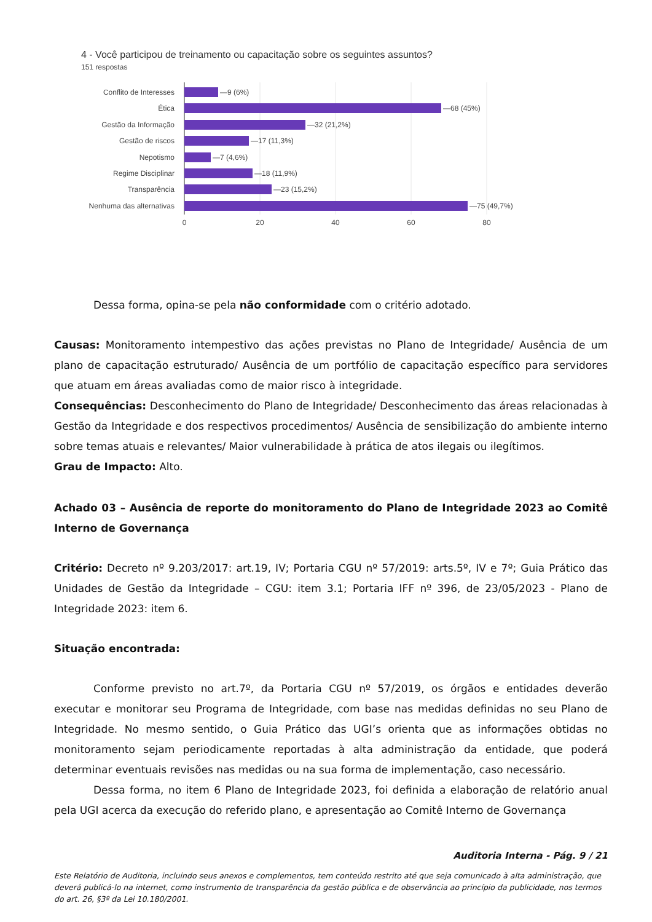4 - Você participou de treinamento ou capacitação sobre os seguintes assuntos?
151 respostas
Conflito de Interesses
Ética
Gestão da Informação
Gestão de riscos
Nepotismo
Regime Disciplinar
Transparência
Nenhuma das alternativas
—9 (6%)
—68 (45%)
—32 (21,2%)
—17 (11,3%)
—7 (4,6%)
—18 (11,9%)
—23 (15,2%)
—75 (49,7%)
0
20
40
60
80
Dessa forma, opina-se pela não conformidade com o critério adotado.
Causas: Monitoramento intempestivo das ações previstas no Plano de Integridade/ Ausência de um plano de capacitação estruturado/ Ausência de um portfólio de capacitação específico para servidores que atuam em áreas avaliadas como de maior risco à integridade.
Consequências: Desconhecimento do Plano de Integridade/ Desconhecimento das áreas relacionadas à Gestão da Integridade e dos respectivos procedimentos/ Ausência de sensibilização do ambiente interno sobre temas atuais e relevantes/ Maior vulnerabilidade à prática de atos ilegais ou ilegítimos.
Grau de Impacto: Alto.
Achado 03 – Ausência de reporte do monitoramento do Plano de Integridade 2023 ao Comitê Interno de Governança
Critério: Decreto nº 9.203/2017: art.19, IV; Portaria CGU nº 57/2019: arts.5º, IV e 7º; Guia Prático das Unidades de Gestão da Integridade – CGU: item 3.1; Portaria IFF nº 396, de 23/05/2023 - Plano de Integridade 2023: item 6.
Situação encontrada:
Conforme previsto no art.7º, da Portaria CGU nº 57/2019, os órgãos e entidades deverão executar e monitorar seu Programa de Integridade, com base nas medidas definidas no seu Plano de Integridade. No mesmo sentido, o Guia Prático das UGI’s orienta que as informações obtidas no monitoramento sejam periodicamente reportadas à alta administração da entidade, que poderá determinar eventuais revisões nas medidas ou na sua forma de implementação, caso necessário.
Dessa forma, no item 6 Plano de Integridade 2023, foi definida a elaboração de relatório anual pela UGI acerca da execução do referido plano, e apresentação ao Comitê Interno de Governança
Auditoria Interna - Pág. 9 / 21
Este Relatório de Auditoria, incluindo seus anexos e complementos, tem conteúdo restrito até que seja comunicado à alta administração, que deverá publicá-lo na internet, como instrumento de transparência da gestão pública e de observância ao princípio da publicidade, nos termos do art. 26, §3º da Lei 10.180/2001.